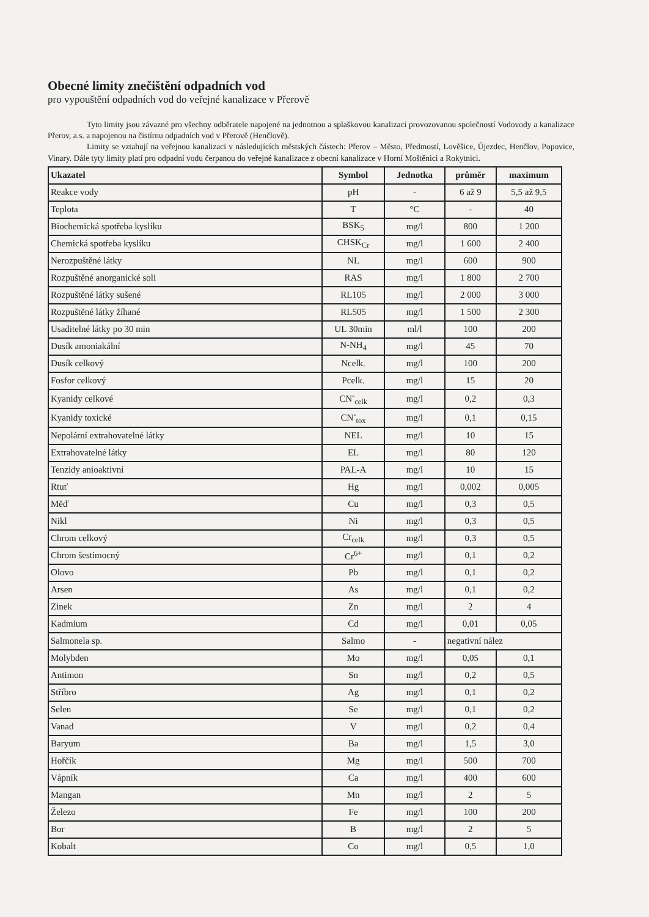Obecné limity znečištění odpadních vod
pro vypouštění odpadních vod do veřejné kanalizace v Přerově
Tyto limity jsou závazné pro všechny odběratele napojené na jednotnou a splaškovou kanalizaci provozovanou společností Vodovody a kanalizace Přerov, a.s. a napojenou na čistírnu odpadních vod v Přerově (Henčlově).
Limity se vztahují na veřejnou kanalizaci v následujících městských částech: Přerov – Město, Předmostí, Lověšice, Újezdec, Henčlov, Popovice, Vinary. Dále tyty limity platí pro odpadní vodu čerpanou do veřejné kanalizace z obecní kanalizace v Horní Moštěnici a Rokytnici.
| Ukazatel | Symbol | Jednotka | průměr | maximum |
| --- | --- | --- | --- | --- |
| Reakce vody | pH | - | 6 až 9 | 5,5 až 9,5 |
| Teplota | T | °C | - | 40 |
| Biochemická spotřeba kyslíku | BSK<sub>5</sub> | mg/l | 800 | 1 200 |
| Chemická spotřeba kyslíku | CHSK<sub>Cr</sub> | mg/l | 1 600 | 2 400 |
| Nerozpuštěné látky | NL | mg/l | 600 | 900 |
| Rozpuštěné anorganické soli | RAS | mg/l | 1 800 | 2 700 |
| Rozpuštěné látky sušené | RL105 | mg/l | 2 000 | 3 000 |
| Rozpuštěné látky žíhané | RL505 | mg/l | 1 500 | 2 300 |
| Usaditelné látky po 30 min | UL 30min | ml/l | 100 | 200 |
| Dusík amoniakální | N-NH<sub>4</sub> | mg/l | 45 | 70 |
| Dusík celkový | Ncelk. | mg/l | 100 | 200 |
| Fosfor celkový | Pcelk. | mg/l | 15 | 20 |
| Kyanidy celkové | CN<sup>-</sup><sub>celk</sub> | mg/l | 0,2 | 0,3 |
| Kyanidy toxické | CN<sup>-</sup><sub>tox</sub> | mg/l | 0,1 | 0,15 |
| Nepolární extrahovatelné látky | NEL | mg/l | 10 | 15 |
| Extrahovatelné látky | EL | mg/l | 80 | 120 |
| Tenzidy anioaktivní | PAL-A | mg/l | 10 | 15 |
| Rtuť | Hg | mg/l | 0,002 | 0,005 |
| Měď | Cu | mg/l | 0,3 | 0,5 |
| Nikl | Ni | mg/l | 0,3 | 0,5 |
| Chrom celkový | Cr<sub>celk</sub> | mg/l | 0,3 | 0,5 |
| Chrom šestimocný | Cr<sup>6+</sup> | mg/l | 0,1 | 0,2 |
| Olovo | Pb | mg/l | 0,1 | 0,2 |
| Arsen | As | mg/l | 0,1 | 0,2 |
| Zinek | Zn | mg/l | 2 | 4 |
| Kadmium | Cd | mg/l | 0,01 | 0,05 |
| Salmonela sp. | Salmo | - | negativní nález | |
| Molybden | Mo | mg/l | 0,05 | 0,1 |
| Antimon | Sn | mg/l | 0,2 | 0,5 |
| Stříbro | Ag | mg/l | 0,1 | 0,2 |
| Selen | Se | mg/l | 0,1 | 0,2 |
| Vanad | V | mg/l | 0,2 | 0,4 |
| Baryum | Ba | mg/l | 1,5 | 3,0 |
| Hořčík | Mg | mg/l | 500 | 700 |
| Vápník | Ca | mg/l | 400 | 600 |
| Mangan | Mn | mg/l | 2 | 5 |
| Železo | Fe | mg/l | 100 | 200 |
| Bor | B | mg/l | 2 | 5 |
| Kobalt | Co | mg/l | 0,5 | 1,0 |